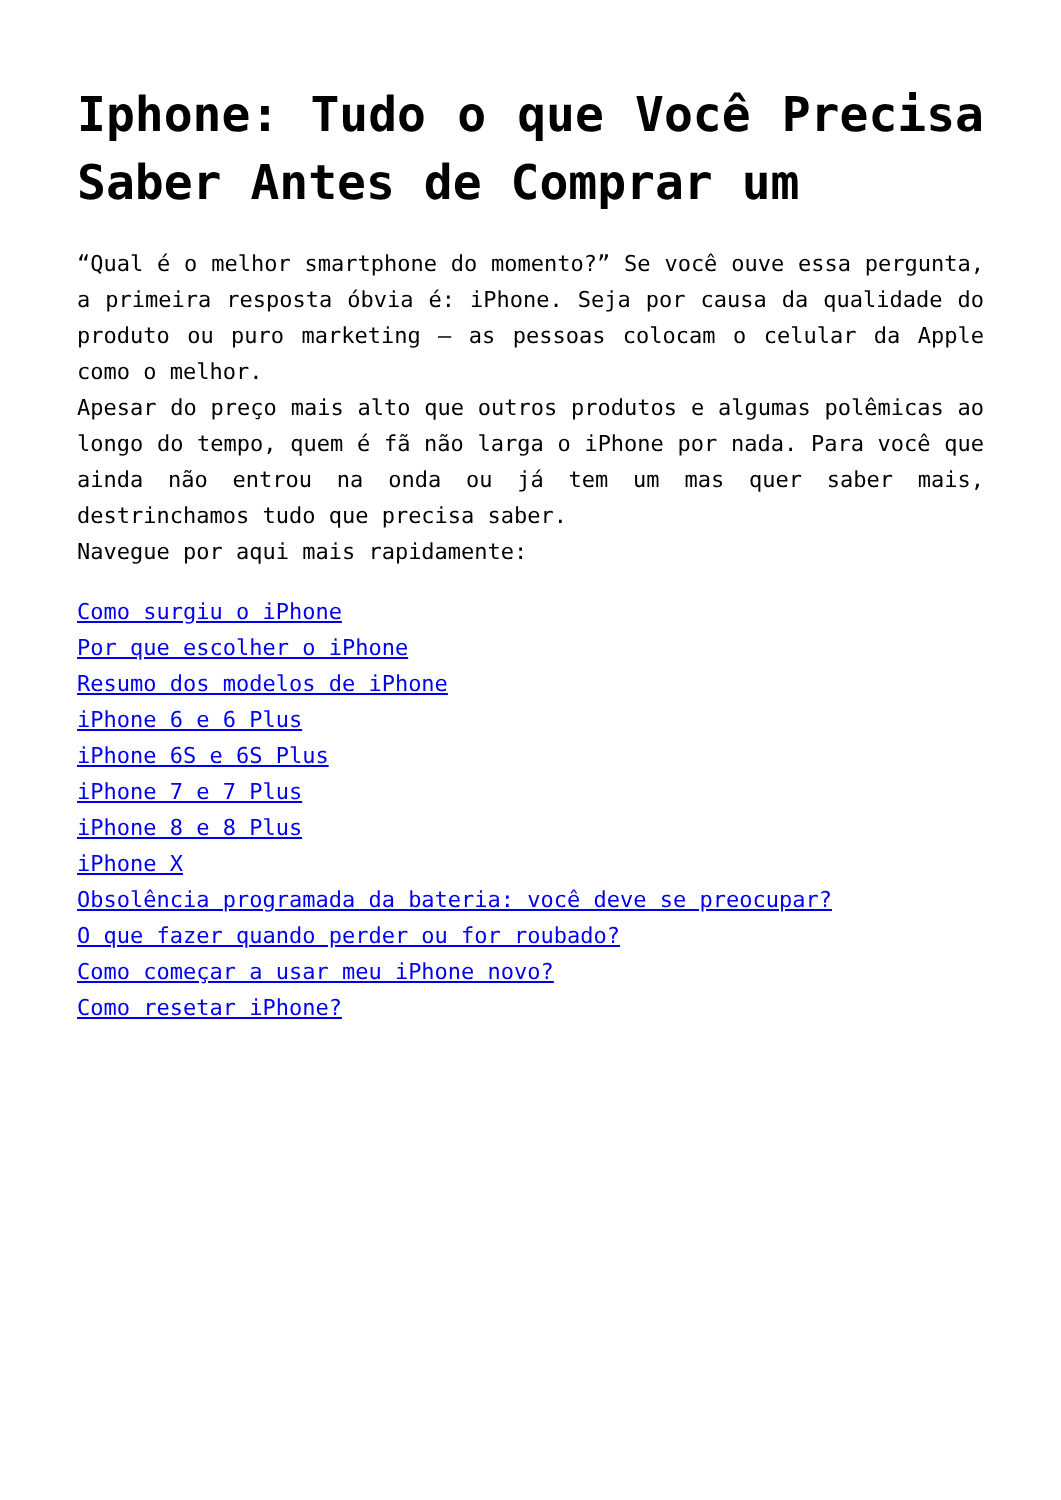Iphone: Tudo o que Você Precisa Saber Antes de Comprar um
“Qual é o melhor smartphone do momento?” Se você ouve essa pergunta, a primeira resposta óbvia é: iPhone. Seja por causa da qualidade do produto ou puro marketing – as pessoas colocam o celular da Apple como o melhor.
Apesar do preço mais alto que outros produtos e algumas polêmicas ao longo do tempo, quem é fã não larga o iPhone por nada. Para você que ainda não entrou na onda ou já tem um mas quer saber mais, destrinchamos tudo que precisa saber.
Navegue por aqui mais rapidamente:
Como surgiu o iPhone
Por que escolher o iPhone
Resumo dos modelos de iPhone
iPhone 6 e 6 Plus
iPhone 6S e 6S Plus
iPhone 7 e 7 Plus
iPhone 8 e 8 Plus
iPhone X
Obsolência programada da bateria: você deve se preocupar?
O que fazer quando perder ou for roubado?
Como começar a usar meu iPhone novo?
Como resetar iPhone?